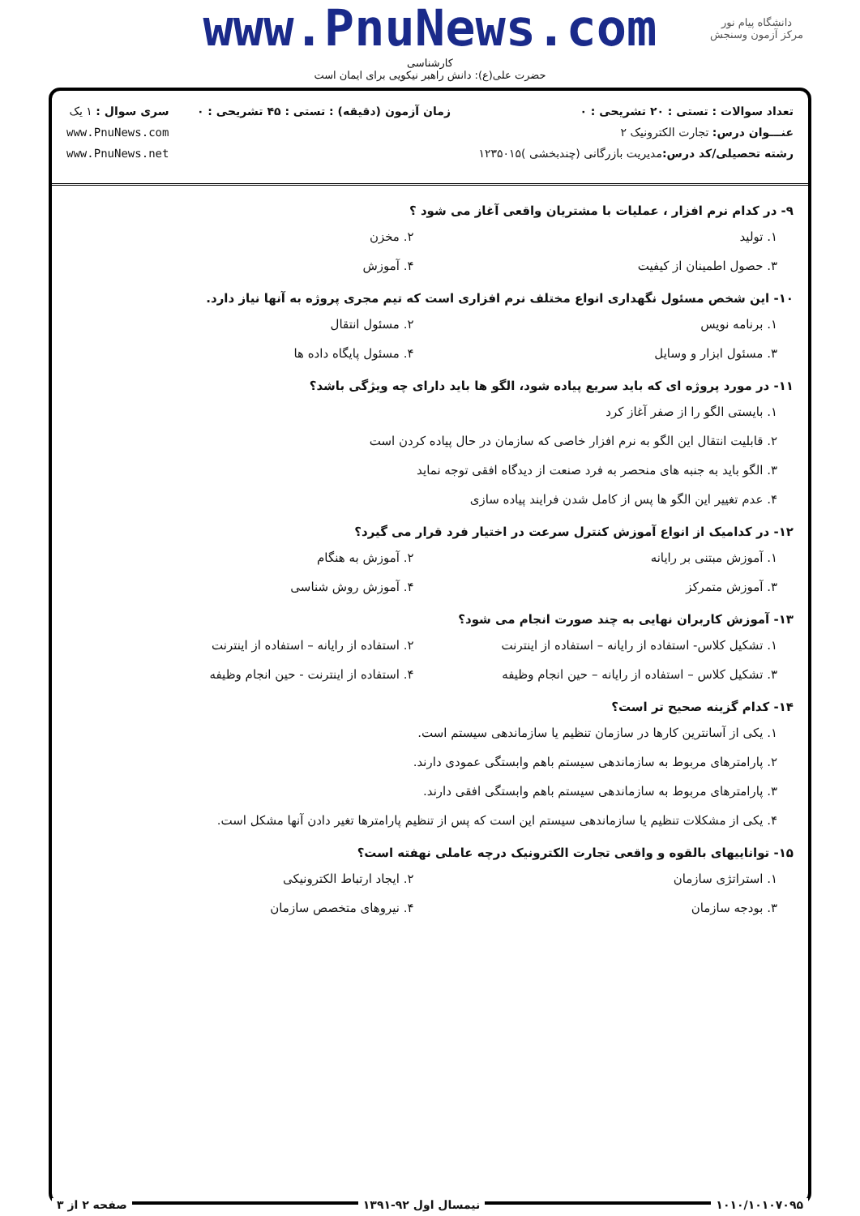www.PnuNews.com
کارشناسی
حضرت علی(ع): دانش راهبر نیکویی برای ایمان است
دانشگاه پیام نور
مرکز آزمون وسنجش
تعداد سوالات : تستی : ۲۰ تشریحی : ۰
عنـــوان درس: تجارت الکترونیک ۲
رشته تحصیلی/کد درس: مدیریت بازرگانی (چندبخشی )۱۲۳۵۰۱۵
زمان آزمون (دقیقه) : تستی : ۴۵ تشریحی : ۰
سری سوال : ۱ یک
www.PnuNews.com
www.PnuNews.net
۹- در کدام نرم افزار ، عملیات با مشتریان واقعی آغاز می شود ؟
۱. تولید ۲. مخزن
۳. حصول اطمینان از کیفیت ۴. آموزش
۱۰- این شخص مسئول نگهداری انواع مختلف نرم افزاری است که تیم مجری پروژه به آنها نیاز دارد.
۱. برنامه نویس ۲. مسئول انتقال
۳. مسئول ابزار و وسایل ۴. مسئول پایگاه داده ها
۱۱- در مورد پروژه ای که باید سریع پیاده شود، الگو ها باید دارای چه ویژگی باشد؟
۱. بایستی الگو را از صفر آغاز کرد
۲. قابلیت انتقال این الگو به نرم افزار خاصی که سازمان در حال پیاده کردن است
۳. الگو باید به جنبه های منحصر به فرد صنعت از دیدگاه افقی توجه نماید
۴. عدم تغییر این الگو ها پس از کامل شدن فرایند پیاده سازی
۱۲- در کدامیک از انواع آموزش کنترل سرعت در اختیار فرد قرار می گیرد؟
۱. آموزش مبتنی بر رایانه ۲. آموزش به هنگام
۳. آموزش متمرکز ۴. آموزش روش شناسی
۱۳- آموزش کاربران نهایی به چند صورت انجام می شود؟
۱. تشکیل کلاس- استفاده از رایانه – استفاده از اینترنت
۲. استفاده از رایانه – استفاده از اینترنت
۳. تشکیل کلاس – استفاده از رایانه – حین انجام وظیفه
۴. استفاده از اینترنت - حین انجام وظیفه
۱۴- کدام گزینه صحیح تر است؟
۱. یکی از آسانترین کارها در سازمان تنظیم یا سازماندهی سیستم است.
۲. پارامترهای مربوط به سازماندهی سیستم باهم وابستگی عمودی دارند.
۳. پارامترهای مربوط به سازماندهی سیستم باهم وابستگی افقی دارند.
۴. یکی از مشکلات تنظیم یا سازماندهی سیستم این است که پس از تنظیم پارامترها تغیر دادن آنها مشکل است.
۱۵- تواناییهای بالقوه و واقعی تجارت الکترونیک درچه عاملی نهفته است؟
۱. استراتژی سازمان ۲. ایجاد ارتباط الکترونیکی
۳. بودجه سازمان ۴. نیروهای متخصص سازمان
۱۰۱۰/۱۰۱۰۷۰۹۵ نیمسال اول ۹۲-۱۳۹۱ صفحه ۲ از ۳